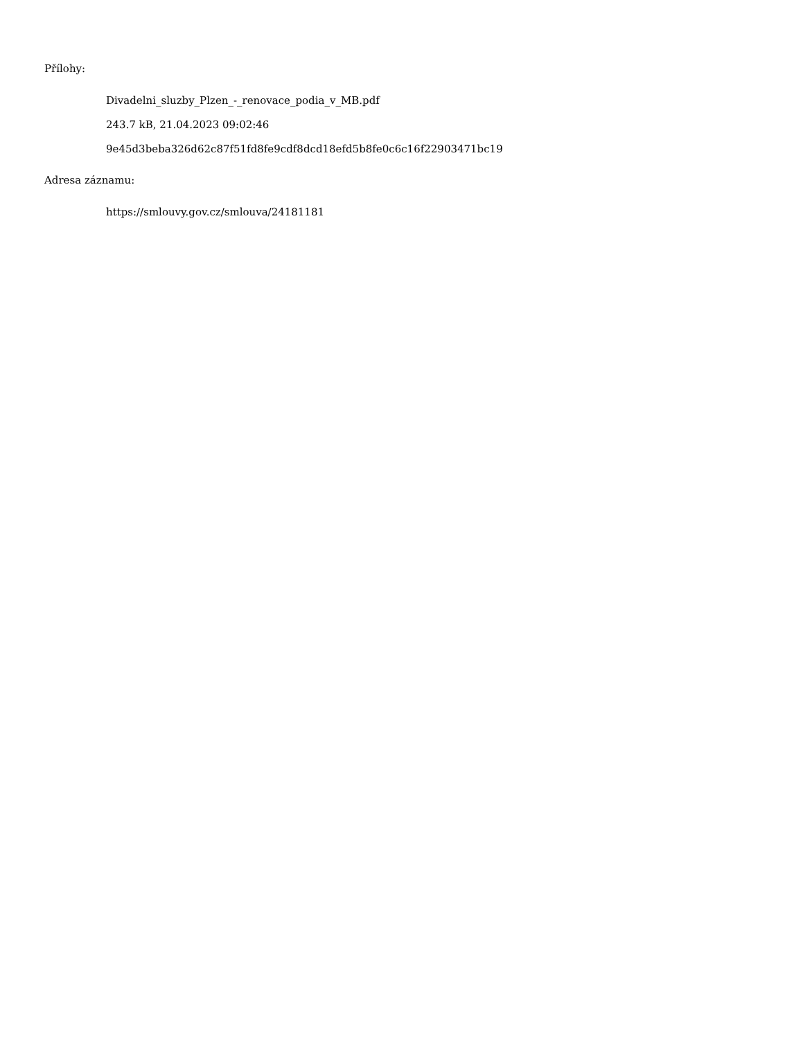Přílohy:
Divadelni_sluzby_Plzen_-_renovace_podia_v_MB.pdf
243.7 kB, 21.04.2023 09:02:46
9e45d3beba326d62c87f51fd8fe9cdf8dcd18efd5b8fe0c6c16f22903471bc19
Adresa záznamu:
https://smlouvy.gov.cz/smlouva/24181181